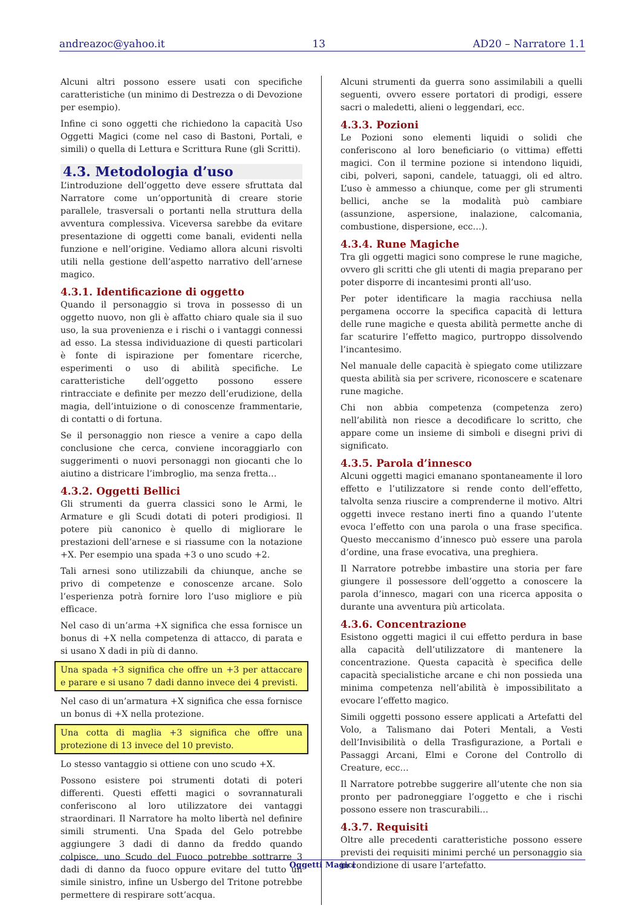andreazoc@yahoo.it 13 AD20 – Narratore 1.1
Alcuni altri possono essere usati con specifiche caratteristiche (un minimo di Destrezza o di Devozione per esempio).
Infine ci sono oggetti che richiedono la capacità Uso Oggetti Magici (come nel caso di Bastoni, Portali, e simili) o quella di Lettura e Scrittura Rune (gli Scritti).
4.3. Metodologia d’uso
L’introduzione dell’oggetto deve essere sfruttata dal Narratore come un’opportunità di creare storie parallele, trasversali o portanti nella struttura della avventura complessiva. Viceversa sarebbe da evitare presentazione di oggetti come banali, evidenti nella funzione e nell’origine. Vediamo allora alcuni risvolti utili nella gestione dell’aspetto narrativo dell’arnese magico.
4.3.1. Identificazione di oggetto
Quando il personaggio si trova in possesso di un oggetto nuovo, non gli è affatto chiaro quale sia il suo uso, la sua provenienza e i rischi o i vantaggi connessi ad esso. La stessa individuazione di questi particolari è fonte di ispirazione per fomentare ricerche, esperimenti o uso di abilità specifiche. Le caratteristiche dell’oggetto possono essere rintracciate e definite per mezzo dell’erudizione, della magia, dell’intuizione o di conoscenze frammentarie, di contatti o di fortuna.
Se il personaggio non riesce a venire a capo della conclusione che cerca, conviene incoraggiarlo con suggerimenti o nuovi personaggi non giocanti che lo aiutino a districare l’imbroglio, ma senza fretta…
4.3.2. Oggetti Bellici
Gli strumenti da guerra classici sono le Armi, le Armature e gli Scudi dotati di poteri prodigiosi. Il potere più canonico è quello di migliorare le prestazioni dell’arnese e si riassume con la notazione +X. Per esempio una spada +3 o uno scudo +2.
Tali arnesi sono utilizzabili da chiunque, anche se privo di competenze e conoscenze arcane. Solo l’esperienza potrà fornire loro l’uso migliore e più efficace.
Nel caso di un’arma +X significa che essa fornisce un bonus di +X nella competenza di attacco, di parata e si usano X dadi in più di danno.
Una spada +3 significa che offre un +3 per attaccare e parare e si usano 7 dadi danno invece dei 4 previsti.
Nel caso di un’armatura +X significa che essa fornisce un bonus di +X nella protezione.
Una cotta di maglia +3 significa che offre una protezione di 13 invece del 10 previsto.
Lo stesso vantaggio si ottiene con uno scudo +X.
Possono esistere poi strumenti dotati di poteri differenti. Questi effetti magici o sovrannaturali conferiscono al loro utilizzatore dei vantaggi straordinari. Il Narratore ha molto libertà nel definire simili strumenti. Una Spada del Gelo potrebbe aggiungere 3 dadi di danno da freddo quando colpisce, uno Scudo del Fuoco potrebbe sottrarre 3 dadi di danno da fuoco oppure evitare del tutto un simile sinistro, infine un Usbergo del Tritone potrebbe permettere di respirare sott’acqua.
Alcuni strumenti da guerra sono assimilabili a quelli seguenti, ovvero essere portatori di prodigi, essere sacri o maledetti, alieni o leggendari, ecc.
4.3.3. Pozioni
Le Pozioni sono elementi liquidi o solidi che conferiscono al loro beneficiario (o vittima) effetti magici. Con il termine pozione si intendono liquidi, cibi, polveri, saponi, candele, tatuaggi, oli ed altro. L’uso è ammesso a chiunque, come per gli strumenti bellici, anche se la modalità può cambiare (assunzione, aspersione, inalazione, calcomania, combustione, dispersione, ecc…).
4.3.4. Rune Magiche
Tra gli oggetti magici sono comprese le rune magiche, ovvero gli scritti che gli utenti di magia preparano per poter disporre di incantesimi pronti all’uso.
Per poter identificare la magia racchiusa nella pergamena occorre la specifica capacità di lettura delle rune magiche e questa abilità permette anche di far scaturire l’effetto magico, purtroppo dissolvendo l’incantesimo.
Nel manuale delle capacità è spiegato come utilizzare questa abilità sia per scrivere, riconoscere e scatenare rune magiche.
Chi non abbia competenza (competenza zero) nell’abilità non riesce a decodificare lo scritto, che appare come un insieme di simboli e disegni privi di significato.
4.3.5. Parola d’innesco
Alcuni oggetti magici emanano spontaneamente il loro effetto e l’utilizzatore si rende conto dell’effetto, talvolta senza riuscire a comprenderne il motivo. Altri oggetti invece restano inerti fino a quando l’utente evoca l’effetto con una parola o una frase specifica. Questo meccanismo d’innesco può essere una parola d’ordine, una frase evocativa, una preghiera.
Il Narratore potrebbe imbastire una storia per fare giungere il possessore dell’oggetto a conoscere la parola d’innesco, magari con una ricerca apposita o durante una avventura più articolata.
4.3.6. Concentrazione
Esistono oggetti magici il cui effetto perdura in base alla capacità dell’utilizzatore di mantenere la concentrazione. Questa capacità è specifica delle capacità specialistiche arcane e chi non possieda una minima competenza nell’abilità è impossibilitato a evocare l’effetto magico.
Simili oggetti possono essere applicati a Artefatti del Volo, a Talismano dai Poteri Mentali, a Vesti dell’Invisibilità o della Trasfigurazione, a Portali e Passaggi Arcani, Elmi e Corone del Controllo di Creature, ecc…
Il Narratore potrebbe suggerire all’utente che non sia pronto per padroneggiare l’oggetto e che i rischi possono essere non trascurabili…
4.3.7. Requisiti
Oltre alle precedenti caratteristiche possono essere previsti dei requisiti minimi perché un personaggio sia in condizione di usare l’artefatto.
Oggetti Magici